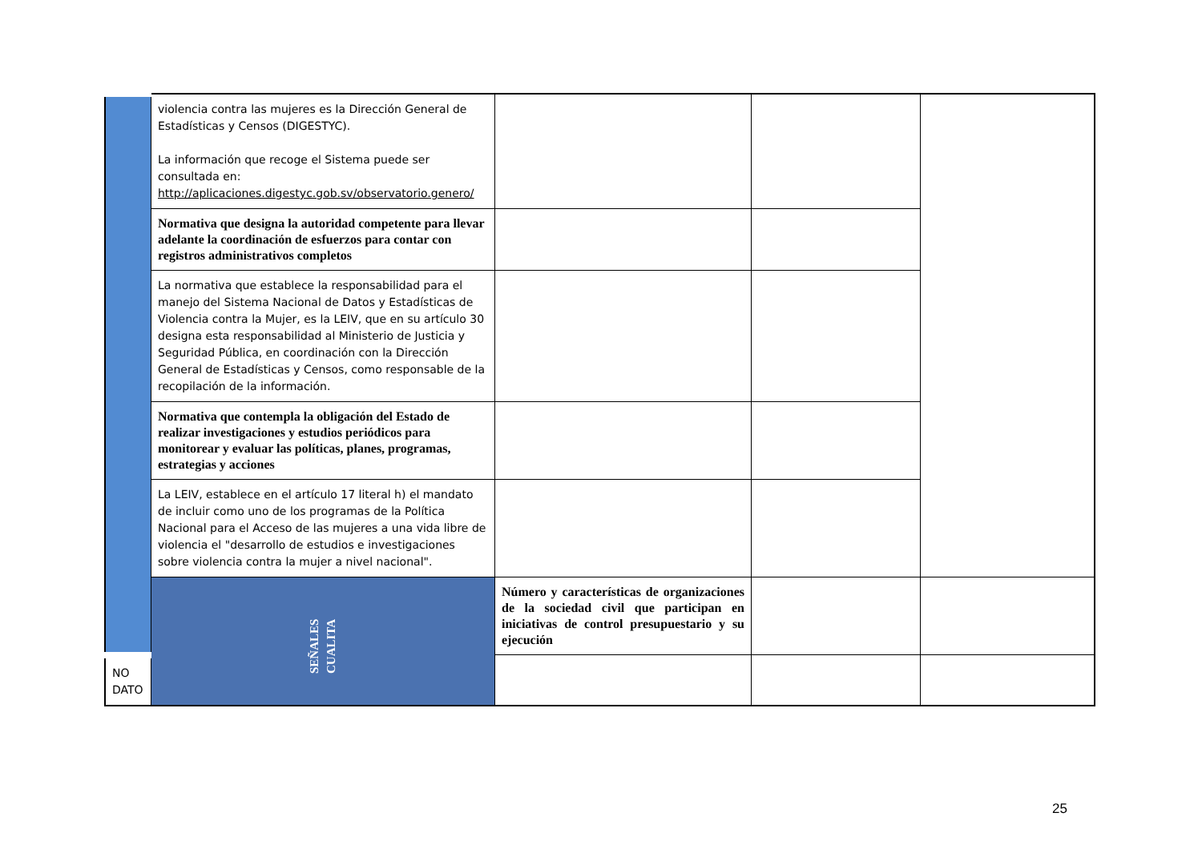| | violencia contra las mujeres es la Dirección General de Estadísticas y Censos (DIGESTYC). La información que recoge el Sistema puede ser consultada en: http://aplicaciones.digestyc.gob.sv/observatorio.genero/ | | | |
| | Normativa que designa la autoridad competente para llevar adelante la coordinación de esfuerzos para contar con registros administrativos completos | | | |
| | La normativa que establece la responsabilidad para el manejo del Sistema Nacional de Datos y Estadísticas de Violencia contra la Mujer, es la LEIV, que en su artículo 30 designa esta responsabilidad al Ministerio de Justicia y Seguridad Pública, en coordinación con la Dirección General de Estadísticas y Censos, como responsable de la recopilación de la información. | | | |
| | Normativa que contempla la obligación del Estado de realizar investigaciones y estudios periódicos para monitorear y evaluar las políticas, planes, programas, estrategias y acciones | | | |
| | La LEIV, establece en el artículo 17 literal h) el mandato de incluir como uno de los programas de la Política Nacional para el Acceso de las mujeres a una vida libre de violencia el "desarrollo de estudios e investigaciones sobre violencia contra la mujer a nivel nacional". | | | |
| | SEÑALES CUALITA | Número y características de organizaciones de la sociedad civil que participan en iniciativas de control presupuestario y su ejecución | | |
| NO DATO | | | | |
25